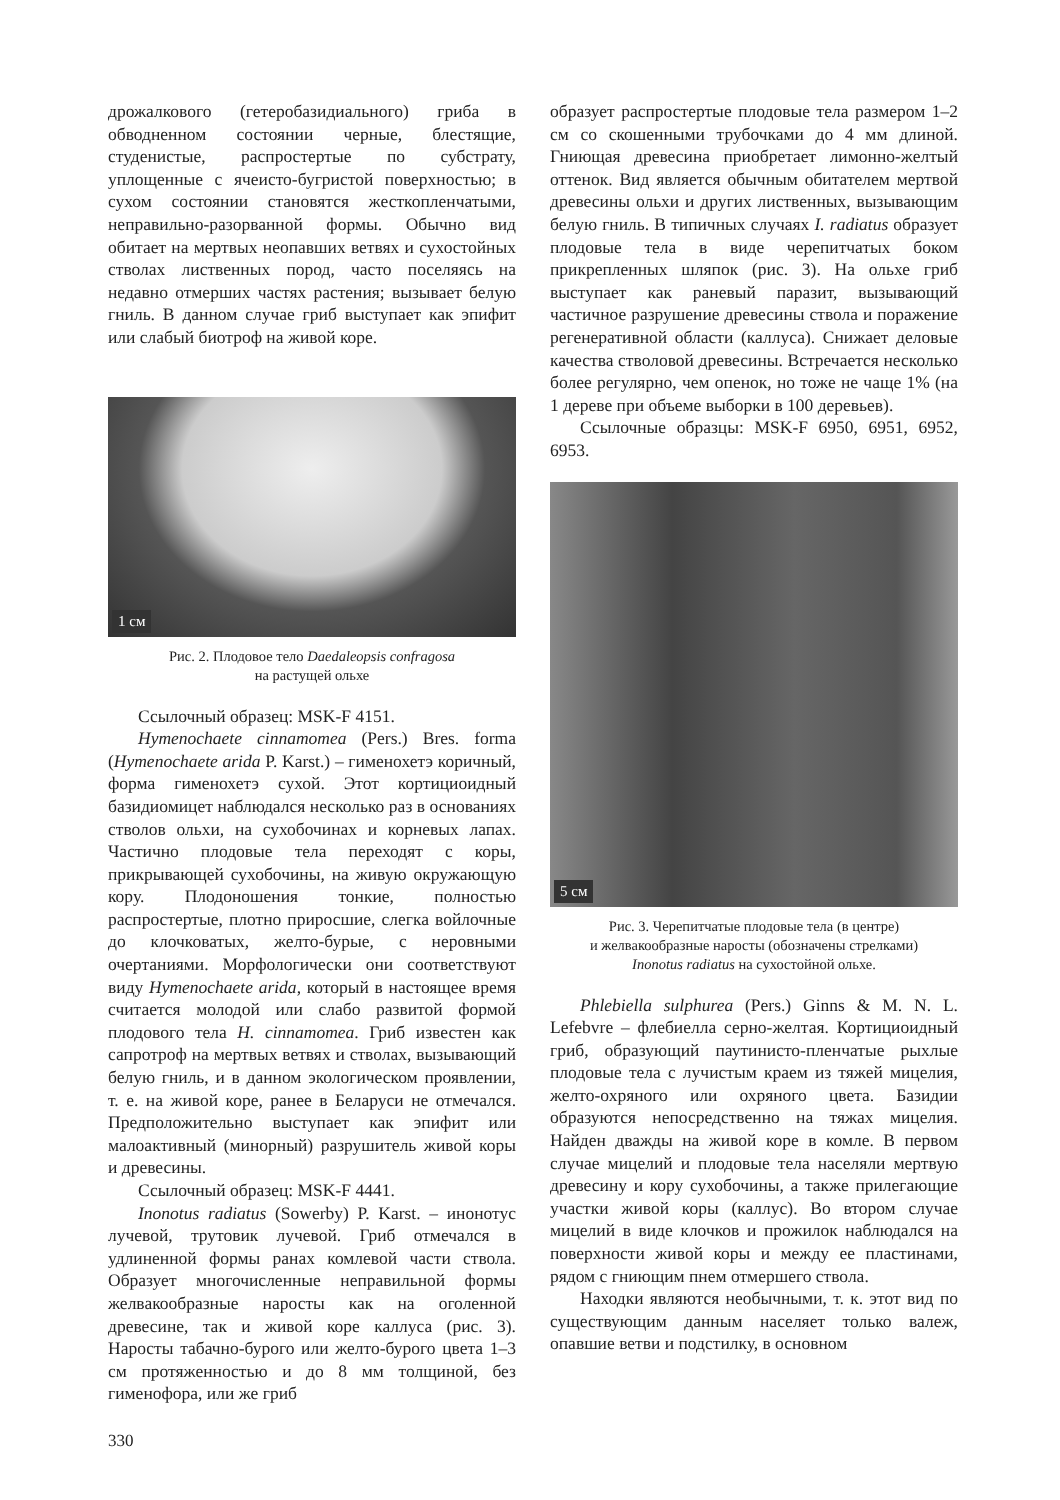дрожалкового (гетеробазидиального) гриба в обводненном состоянии черные, блестящие, студенистые, распростертые по субстрату, уплощенные с ячеисто-бугристой поверхностью; в сухом состоянии становятся жесткопленчатыми, неправильно-разорванной формы. Обычно вид обитает на мертвых неопавших ветвях и сухостойных стволах лиственных пород, часто поселяясь на недавно отмерших частях растения; вызывает белую гниль. В данном случае гриб выступает как эпифит или слабый биотроф на живой коре.
1 см
Рис. 2. Плодовое тело Daedaleopsis confragosa
на растущей ольхе
Ссылочный образец: MSK-F 4151.
Hymenochaete cinnamomea (Pers.) Bres. forma (Hymenochaete arida P. Karst.) – гименохетэ коричный, форма гименохетэ сухой. Этот кортициоидный базидиомицет наблюдался несколько раз в основаниях стволов ольхи, на сухобочинах и корневых лапах. Частично плодовые тела переходят с коры, прикрывающей сухобочины, на живую окружающую кору. Плодоношения тонкие, полностью распростертые, плотно приросшие, слегка войлочные до клочковатых, желто-бурые, с неровными очертаниями. Морфологически они соответствуют виду Hymenochaete arida, который в настоящее время считается молодой или слабо развитой формой плодового тела H. cinnamomea. Гриб известен как сапротроф на мертвых ветвях и стволах, вызывающий белую гниль, и в данном экологическом проявлении, т. е. на живой коре, ранее в Беларуси не отмечался. Предположительно выступает как эпифит или малоактивный (минорный) разрушитель живой коры и древесины.
Ссылочный образец: MSK-F 4441.
Inonotus radiatus (Sowerby) P. Karst. – инонотус лучевой, трутовик лучевой. Гриб отмечался в удлиненной формы ранах комлевой части ствола. Образует многочисленные неправильной формы желвакообразные наросты как на оголенной древесине, так и живой коре каллуса (рис. 3). Наросты табачно-бурого или желто-бурого цвета 1–3 см протяженностью и до 8 мм толщиной, без гименофора, или же гриб
образует распростертые плодовые тела размером 1–2 см со скошенными трубочками до 4 мм длиной. Гниющая древесина приобретает лимонно-желтый оттенок. Вид является обычным обитателем мертвой древесины ольхи и других лиственных, вызывающим белую гниль. В типичных случаях I. radiatus образует плодовые тела в виде черепитчатых боком прикрепленных шляпок (рис. 3). На ольхе гриб выступает как раневый паразит, вызывающий частичное разрушение древесины ствола и поражение регенеративной области (каллуса). Снижает деловые качества стволовой древесины. Встречается несколько более регулярно, чем опенок, но тоже не чаще 1% (на 1 дереве при объеме выборки в 100 деревьев).
Ссылочные образцы: MSK-F 6950, 6951, 6952, 6953.
5 см
Рис. 3. Черепитчатые плодовые тела (в центре)
и желвакообразные наросты (обозначены стрелками)
Inonotus radiatus на сухостойной ольхе.
Phlebiella sulphurea (Pers.) Ginns & M. N. L. Lefebvre – флебиелла серно-желтая. Кортициоидный гриб, образующий паутинисто-пленчатые рыхлые плодовые тела с лучистым краем из тяжей мицелия, желто-охряного или охряного цвета. Базидии образуются непосредственно на тяжах мицелия. Найден дважды на живой коре в комле. В первом случае мицелий и плодовые тела населяли мертвую древесину и кору сухобочины, а также прилегающие участки живой коры (каллус). Во втором случае мицелий в виде клочков и прожилок наблюдался на поверхности живой коры и между ее пластинами, рядом с гниющим пнем отмершего ствола.
Находки являются необычными, т. к. этот вид по существующим данным населяет только валеж, опавшие ветви и подстилку, в основном
330